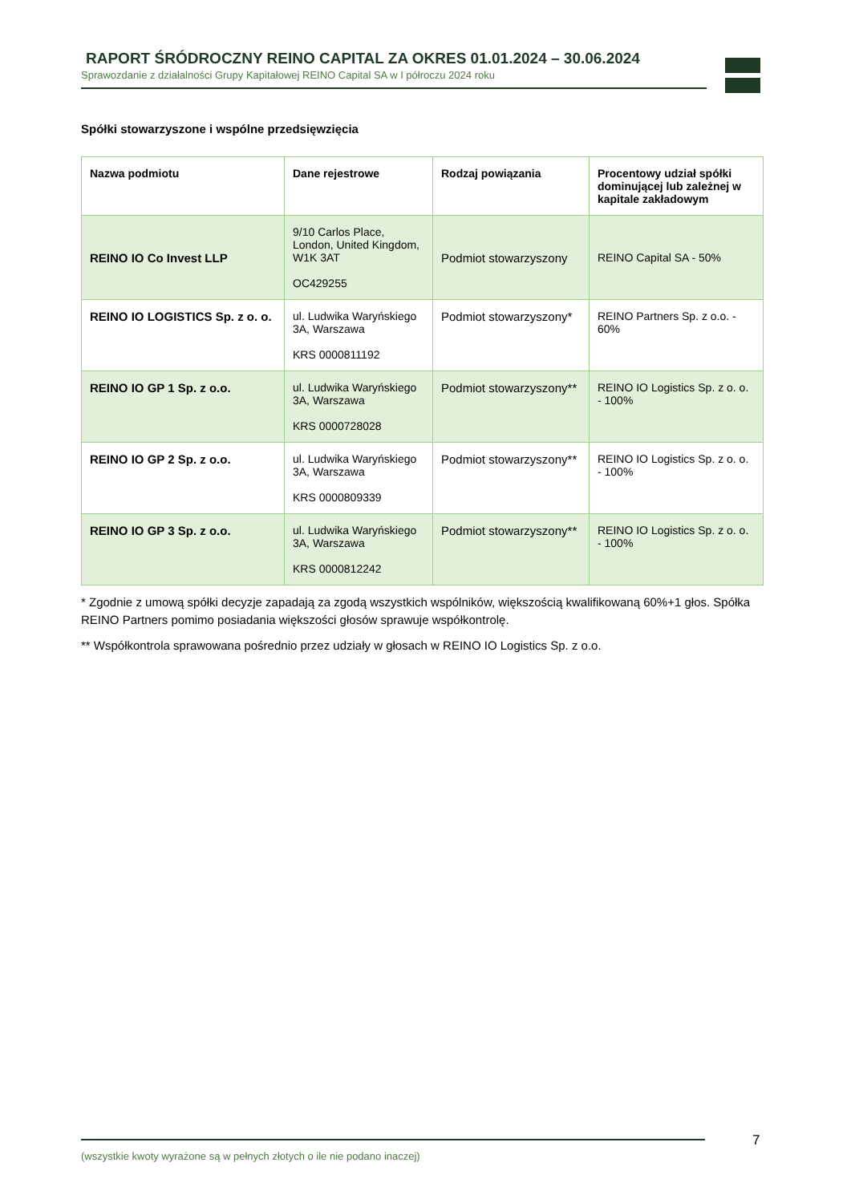RAPORT ŚRÓDROCZNY REINO CAPITAL ZA OKRES 01.01.2024 – 30.06.2024
Sprawozdanie z działalności Grupy Kapitałowej REINO Capital SA w I półroczu 2024 roku
Spółki stowarzyszone i wspólne przedsięwzięcia
| Nazwa podmiotu | Dane rejestrowe | Rodzaj powiązania | Procentowy udział spółki dominującej lub zależnej w kapitale zakładowym |
| --- | --- | --- | --- |
| REINO IO Co Invest LLP | 9/10 Carlos Place, London, United Kingdom, W1K 3AT OC429255 | Podmiot stowarzyszony | REINO Capital SA - 50% |
| REINO IO LOGISTICS Sp. z o. o. | ul. Ludwika Waryńskiego 3A, Warszawa KRS 0000811192 | Podmiot stowarzyszony* | REINO Partners Sp. z o.o. - 60% |
| REINO IO GP 1 Sp. z o.o. | ul. Ludwika Waryńskiego 3A, Warszawa KRS 0000728028 | Podmiot stowarzyszony** | REINO IO Logistics Sp. z o. o. - 100% |
| REINO IO GP 2 Sp. z o.o. | ul. Ludwika Waryńskiego 3A, Warszawa KRS 0000809339 | Podmiot stowarzyszony** | REINO IO Logistics Sp. z o. o. - 100% |
| REINO IO GP 3 Sp. z o.o. | ul. Ludwika Waryńskiego 3A, Warszawa KRS 0000812242 | Podmiot stowarzyszony** | REINO IO Logistics Sp. z o. o. - 100% |
* Zgodnie z umową spółki decyzje zapadają za zgodą wszystkich wspólników, większością kwalifikowaną 60%+1 głos. Spółka REINO Partners pomimo posiadania większości głosów sprawuje współkontrolę.
** Współkontrola sprawowana pośrednio przez udziały w głosach w REINO IO Logistics Sp. z o.o.
(wszystkie kwoty wyrażone są w pełnych złotych o ile nie podano inaczej) 7